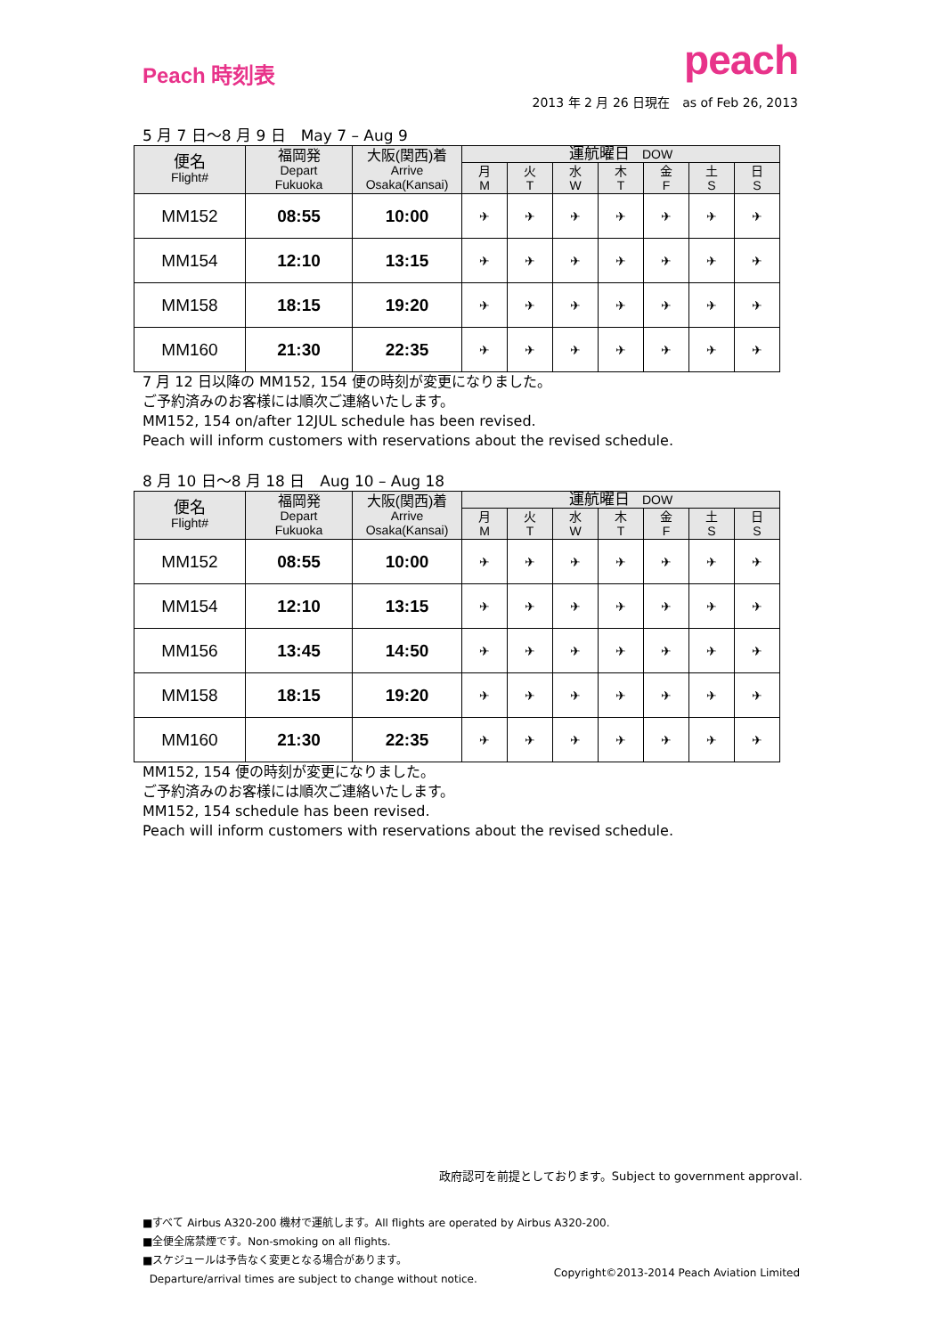Peach 時刻表
peach
2013 年 2 月 26 日現在　as of Feb 26, 2013
5 月 7 日〜8 月 9 日　May 7 – Aug 9
| 便名 Flight# | 福岡発 Depart Fukuoka | 大阪(関西)着 Arrive Osaka(Kansai) | 運航曜日 DOW | | | | | | |
| --- | --- | --- | --- | --- | --- | --- | --- | --- | --- |
| | | | 月 M | 火 T | 水 W | 木 T | 金 F | 土 S | 日 S |
| MM152 | 08:55 | 10:00 | ✈ | ✈ | ✈ | ✈ | ✈ | ✈ | ✈ |
| MM154 | 12:10 | 13:15 | ✈ | ✈ | ✈ | ✈ | ✈ | ✈ | ✈ |
| MM158 | 18:15 | 19:20 | ✈ | ✈ | ✈ | ✈ | ✈ | ✈ | ✈ |
| MM160 | 21:30 | 22:35 | ✈ | ✈ | ✈ | ✈ | ✈ | ✈ | ✈ |
7 月 12 日以降の MM152, 154 便の時刻が変更になりました。
ご予約済みのお客様には順次ご連絡いたします。
MM152, 154 on/after 12JUL schedule has been revised.
Peach will inform customers with reservations about the revised schedule.
8 月 10 日〜8 月 18 日　Aug 10 – Aug 18
| 便名 Flight# | 福岡発 Depart Fukuoka | 大阪(関西)着 Arrive Osaka(Kansai) | 運航曜日 DOW | | | | | | |
| --- | --- | --- | --- | --- | --- | --- | --- | --- | --- |
| | | | 月 M | 火 T | 水 W | 木 T | 金 F | 土 S | 日 S |
| MM152 | 08:55 | 10:00 | ✈ | ✈ | ✈ | ✈ | ✈ | ✈ | ✈ |
| MM154 | 12:10 | 13:15 | ✈ | ✈ | ✈ | ✈ | ✈ | ✈ | ✈ |
| MM156 | 13:45 | 14:50 | ✈ | ✈ | ✈ | ✈ | ✈ | ✈ | ✈ |
| MM158 | 18:15 | 19:20 | ✈ | ✈ | ✈ | ✈ | ✈ | ✈ | ✈ |
| MM160 | 21:30 | 22:35 | ✈ | ✈ | ✈ | ✈ | ✈ | ✈ | ✈ |
MM152, 154 便の時刻が変更になりました。
ご予約済みのお客様には順次ご連絡いたします。
MM152, 154 schedule has been revised.
Peach will inform customers with reservations about the revised schedule.
政府認可を前提としております。Subject to government approval.
■すべて Airbus A320-200 機材で運航します。All flights are operated by Airbus A320-200.
■全便全席禁煙です。Non-smoking on all flights.
■スケジュールは予告なく変更となる場合があります。
Departure/arrival times are subject to change without notice.
Copyright©2013-2014 Peach Aviation Limited